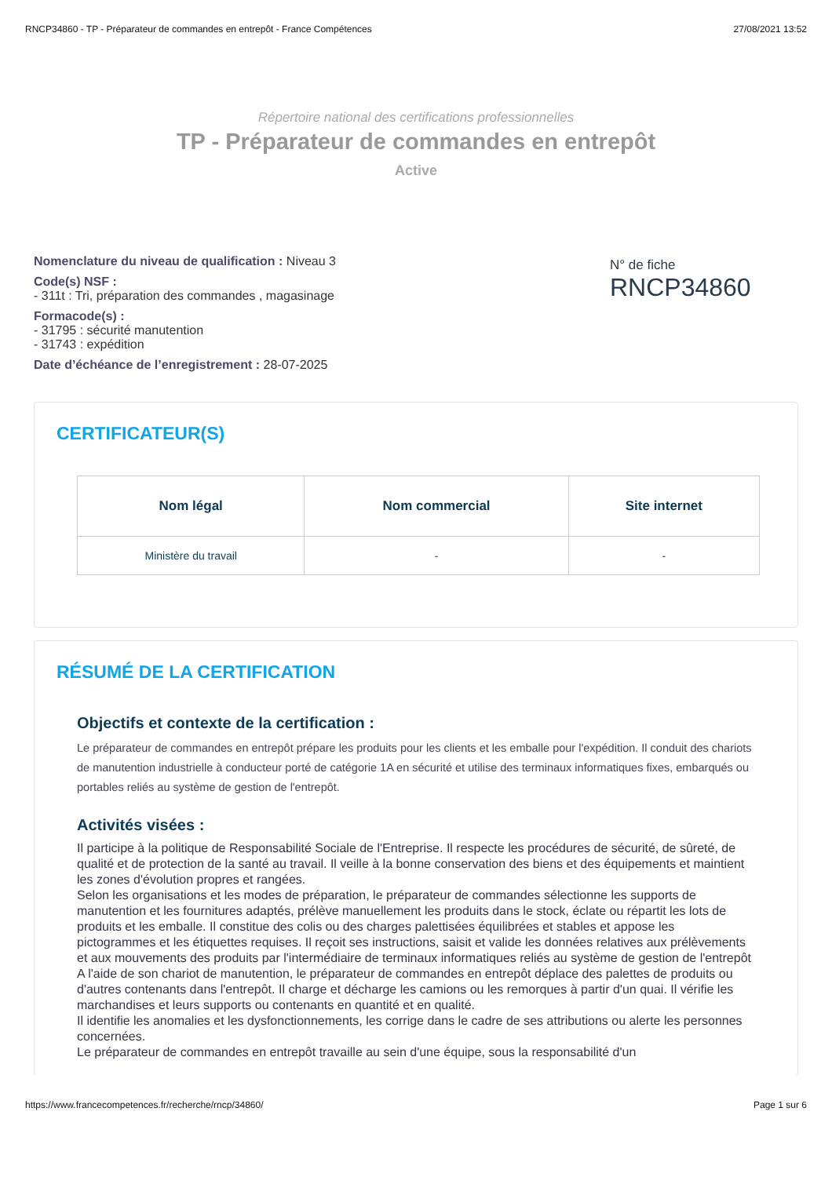RNCP34860 - TP - Préparateur de commandes en entrepôt - France Compétences 27/08/2021 13:52
Répertoire national des certifications professionnelles
TP - Préparateur de commandes en entrepôt
Active
Nomenclature du niveau de qualification : Niveau 3
Code(s) NSF :
- 311t : Tri, préparation des commandes , magasinage
Formacode(s) :
- 31795 : sécurité manutention
- 31743 : expédition
Date d’échéance de l’enregistrement : 28-07-2025
N° de fiche
RNCP34860
CERTIFICATEUR(S)
| Nom légal | Nom commercial | Site internet |
| --- | --- | --- |
| Ministère du travail | - | - |
RÉSUMÉ DE LA CERTIFICATION
Objectifs et contexte de la certification :
Le préparateur de commandes en entrepôt prépare les produits pour les clients et les emballe pour l'expédition. Il conduit des chariots de manutention industrielle à conducteur porté de catégorie 1A en sécurité et utilise des terminaux informatiques fixes, embarqués ou portables reliés au système de gestion de l'entrepôt.
Activités visées :
Il participe à la politique de Responsabilité Sociale de l'Entreprise. Il respecte les procédures de sécurité, de sûreté, de qualité et de protection de la santé au travail. Il veille à la bonne conservation des biens et des équipements et maintient les zones d'évolution propres et rangées.
Selon les organisations et les modes de préparation, le préparateur de commandes sélectionne les supports de manutention et les fournitures adaptés, prélève manuellement les produits dans le stock, éclate ou répartit les lots de produits et les emballe. Il constitue des colis ou des charges palettisées équilibrées et stables et appose les pictogrammes et les étiquettes requises. Il reçoit ses instructions, saisit et valide les données relatives aux prélèvements et aux mouvements des produits par l'intermédiaire de terminaux informatiques reliés au système de gestion de l'entrepôt
A l'aide de son chariot de manutention, le préparateur de commandes en entrepôt déplace des palettes de produits ou d'autres contenants dans l'entrepôt. Il charge et décharge les camions ou les remorques à partir d'un quai. Il vérifie les marchandises et leurs supports ou contenants en quantité et en qualité.
Il identifie les anomalies et les dysfonctionnements, les corrige dans le cadre de ses attributions ou alerte les personnes concernées.
Le préparateur de commandes en entrepôt travaille au sein d'une équipe, sous la responsabilité d'un
https://www.francecompetences.fr/recherche/rncp/34860/ Page 1 sur 6